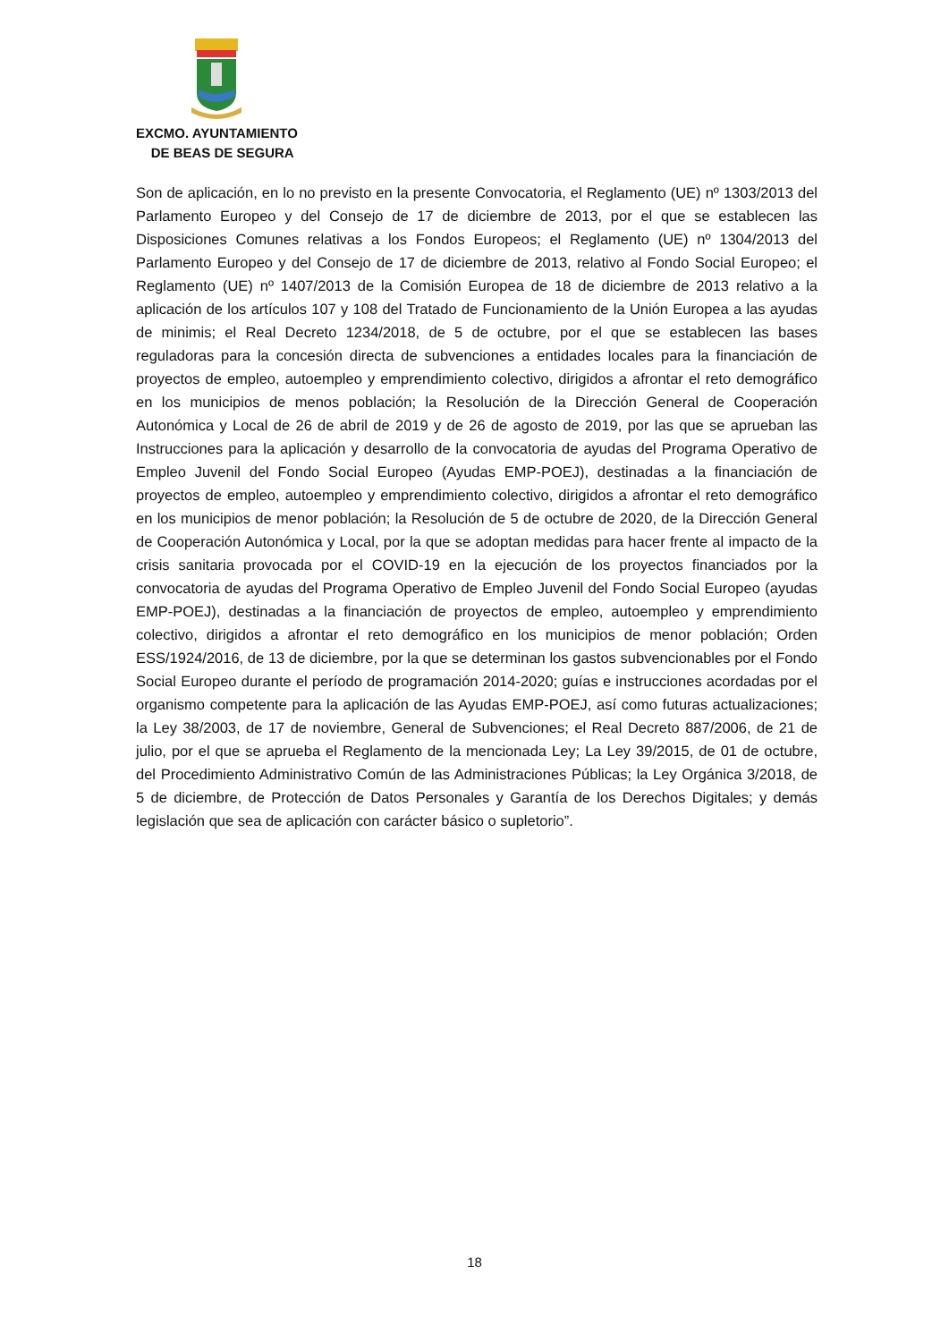EXCMO. AYUNTAMIENTO
DE BEAS DE SEGURA
Son de aplicación, en lo no previsto en la presente Convocatoria, el Reglamento (UE) nº 1303/2013 del Parlamento Europeo y del Consejo de 17 de diciembre de 2013, por el que se establecen las Disposiciones Comunes relativas a los Fondos Europeos; el Reglamento (UE) nº 1304/2013 del Parlamento Europeo y del Consejo de 17 de diciembre de 2013, relativo al Fondo Social Europeo; el Reglamento (UE) nº 1407/2013 de la Comisión Europea de 18 de diciembre de 2013 relativo a la aplicación de los artículos 107 y 108 del Tratado de Funcionamiento de la Unión Europea a las ayudas de minimis; el Real Decreto 1234/2018, de 5 de octubre, por el que se establecen las bases reguladoras para la concesión directa de subvenciones a entidades locales para la financiación de proyectos de empleo, autoempleo y emprendimiento colectivo, dirigidos a afrontar el reto demográfico en los municipios de menos población; la Resolución de la Dirección General de Cooperación Autonómica y Local de 26 de abril de 2019 y de 26 de agosto de 2019, por las que se aprueban las Instrucciones para la aplicación y desarrollo de la convocatoria de ayudas del Programa Operativo de Empleo Juvenil del Fondo Social Europeo (Ayudas EMP-POEJ), destinadas a la financiación de proyectos de empleo, autoempleo y emprendimiento colectivo, dirigidos a afrontar el reto demográfico en los municipios de menor población; la Resolución de 5 de octubre de 2020, de la Dirección General de Cooperación Autonómica y Local, por la que se adoptan medidas para hacer frente al impacto de la crisis sanitaria provocada por el COVID-19 en la ejecución de los proyectos financiados por la convocatoria de ayudas del Programa Operativo de Empleo Juvenil del Fondo Social Europeo (ayudas EMP-POEJ), destinadas a la financiación de proyectos de empleo, autoempleo y emprendimiento colectivo, dirigidos a afrontar el reto demográfico en los municipios de menor población; Orden ESS/1924/2016, de 13 de diciembre, por la que se determinan los gastos subvencionables por el Fondo Social Europeo durante el período de programación 2014-2020; guías e instrucciones acordadas por el organismo competente para la aplicación de las Ayudas EMP-POEJ, así como futuras actualizaciones; la Ley 38/2003, de 17 de noviembre, General de Subvenciones; el Real Decreto 887/2006, de 21 de julio, por el que se aprueba el Reglamento de la mencionada Ley; La Ley 39/2015, de 01 de octubre, del Procedimiento Administrativo Común de las Administraciones Públicas; la Ley Orgánica 3/2018, de 5 de diciembre, de Protección de Datos Personales y Garantía de los Derechos Digitales; y demás legislación que sea de aplicación con carácter básico o supletorio”.
18